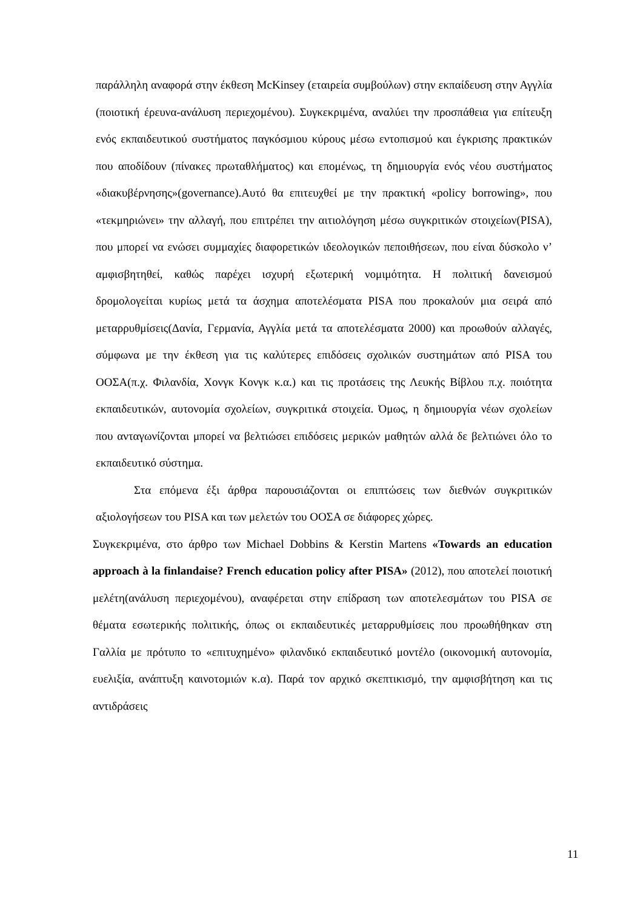παράλληλη αναφορά στην έκθεση McKinsey (εταιρεία συμβούλων) στην εκπαίδευση στην Αγγλία (ποιοτική έρευνα-ανάλυση περιεχομένου). Συγκεκριμένα, αναλύει την προσπάθεια για επίτευξη ενός εκπαιδευτικού συστήματος παγκόσμιου κύρους μέσω εντοπισμού και έγκρισης πρακτικών που αποδίδουν (πίνακες πρωταθλήματος) και επομένως, τη δημιουργία ενός νέου συστήματος «διακυβέρνησης»(governance).Αυτό θα επιτευχθεί με την πρακτική «policy borrowing», που «τεκμηριώνει» την αλλαγή, που επιτρέπει την αιτιολόγηση μέσω συγκριτικών στοιχείων(PISA), που μπορεί να ενώσει συμμαχίες διαφορετικών ιδεολογικών πεποιθήσεων, που είναι δύσκολο ν’ αμφισβητηθεί, καθώς παρέχει ισχυρή εξωτερική νομιμότητα. Η πολιτική δανεισμού δρομολογείται κυρίως μετά τα άσχημα αποτελέσματα PISA που προκαλούν μια σειρά από μεταρρυθμίσεις(Δανία, Γερμανία, Αγγλία μετά τα αποτελέσματα 2000) και προωθούν αλλαγές, σύμφωνα με την έκθεση για τις καλύτερες επιδόσεις σχολικών συστημάτων από PISA του ΟΟΣΑ(π.χ. Φιλανδία, Χονγκ Κονγκ κ.α.) και τις προτάσεις της Λευκής Βίβλου π.χ. ποιότητα εκπαιδευτικών, αυτονομία σχολείων, συγκριτικά στοιχεία. Όμως, η δημιουργία νέων σχολείων που ανταγωνίζονται μπορεί να βελτιώσει επιδόσεις μερικών μαθητών αλλά δε βελτιώνει όλο το εκπαιδευτικό σύστημα.
Στα επόμενα έξι άρθρα παρουσιάζονται οι επιπτώσεις των διεθνών συγκριτικών αξιολογήσεων του PISA και των μελετών του ΟΟΣΑ σε διάφορες χώρες.
Συγκεκριμένα, στο άρθρο των Michael Dobbins & Kerstin Martens «Towards an education approach à la finlandaise? French education policy after PISA» (2012), που αποτελεί ποιοτική μελέτη(ανάλυση περιεχομένου), αναφέρεται στην επίδραση των αποτελεσμάτων του PISA σε θέματα εσωτερικής πολιτικής, όπως οι εκπαιδευτικές μεταρρυθμίσεις που προωθήθηκαν στη Γαλλία με πρότυπο το «επιτυχημένο» φιλανδικό εκπαιδευτικό μοντέλο (οικονομική αυτονομία, ευελιξία, ανάπτυξη καινοτομιών κ.α). Παρά τον αρχικό σκεπτικισμό, την αμφισβήτηση και τις αντιδράσεις
11